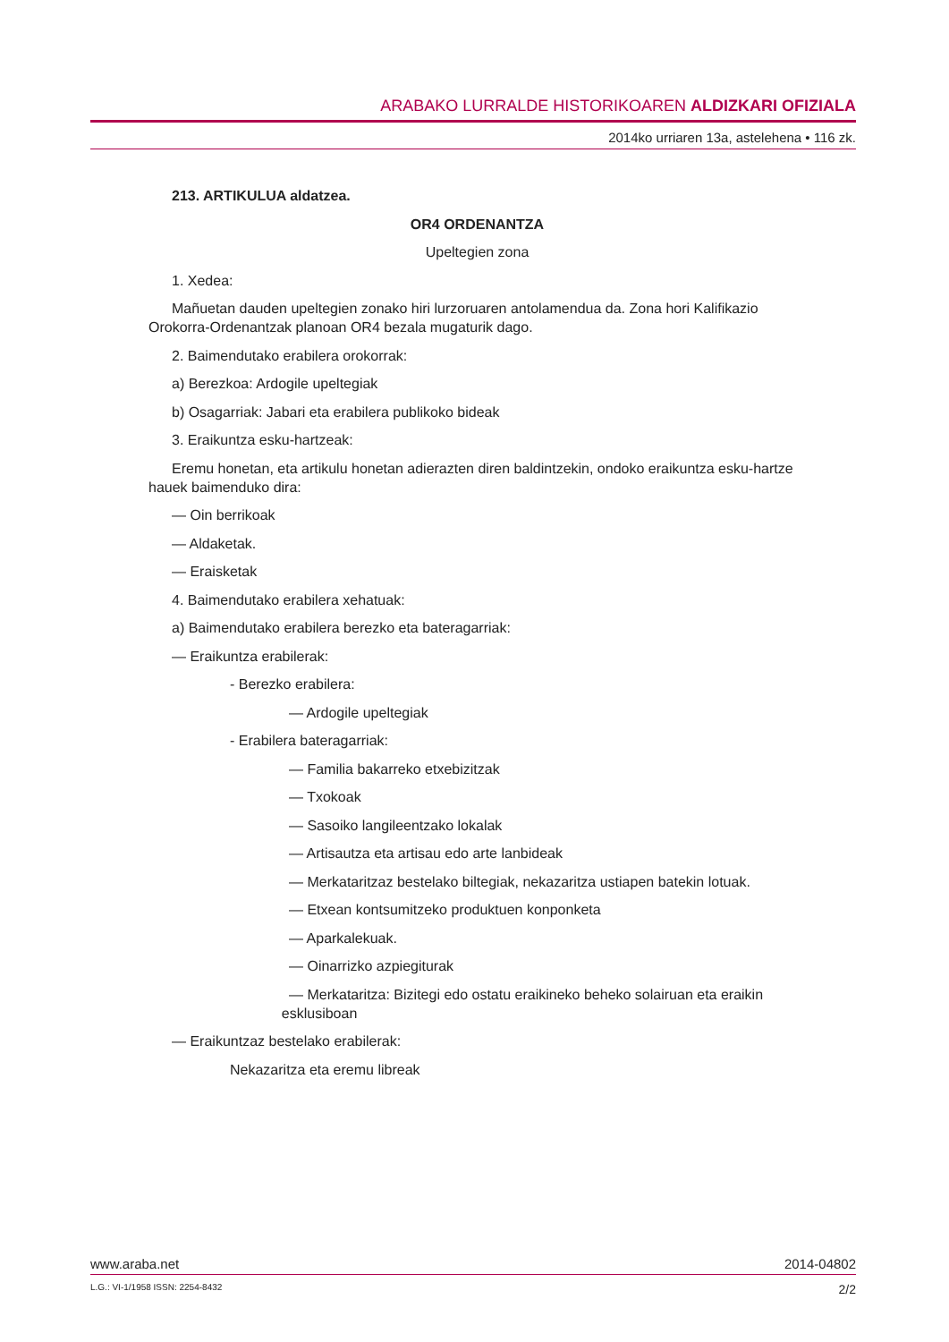ARABAKO LURRALDE HISTORIKOAREN ALDIZKARI OFIZIALA
2014ko urriaren 13a, astelehena • 116 zk.
213. ARTIKULUA aldatzea.
OR4 ORDENANTZA
Upeltegien zona
1. Xedea:
Mañuetan dauden upeltegien zonako hiri lurzoruaren antolamendua da. Zona hori Kalifika­zio Orokorra-Ordenantzak planoan OR4 bezala mugaturik dago.
2. Baimendutako erabilera orokorrak:
a) Berezkoa: Ardogile upeltegiak
b) Osagarriak: Jabari eta erabilera publikoko bideak
3. Eraikuntza esku-hartzeak:
Eremu honetan, eta artikulu honetan adierazten diren baldintzekin, ondoko eraikuntza es­ku-hartze hauek baimenduko dira:
— Oin berrikoak
— Aldaketak.
— Eraisketak
4. Baimendutako erabilera xehatuak:
a) Baimendutako erabilera berezko eta bateragarriak:
— Eraikuntza erabilerak:
- Berezko erabilera:
— Ardogile upeltegiak
- Erabilera bateragarriak:
— Familia bakarreko etxebizitzak
— Txokoak
— Sasoiko langileentzako lokalak
— Artisautza eta artisau edo arte lanbideak
— Merkataritzaz bestelako biltegiak, nekazaritza ustiapen batekin lotuak.
— Etxean kontsumitzeko produktuen konponketa
— Aparkalekuak.
— Oinarrizko azpiegiturak
— Merkataritza: Bizitegi edo ostatu eraikineko beheko solairuan eta eraikin
esklusiboan
— Eraikuntzaz bestelako erabilerak:
Nekazaritza eta eremu libreak
www.araba.net 2014-04802
L.G.: VI-1/1958 ISSN: 2254-8432 2/2